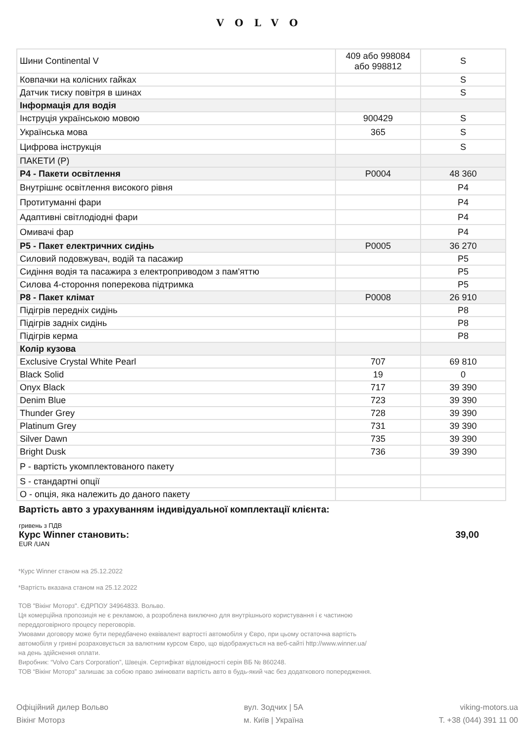VOLVO
| Шини Continental V | 409 або 998084 або 998812 | S |
| Ковпачки на колісних гайках | | S |
| Датчик тиску повітря в шинах | | S |
| Інформація для водія | | |
| Інструція українською мовою | 900429 | S |
| Українська мова | 365 | S |
| Цифрова інструкція | | S |
| ПАКЕТИ (P) | | |
| P4 - Пакети освітлення | P0004 | 48 360 |
| Внутрішнє освітлення високого рівня | | P4 |
| Протитуманні фари | | P4 |
| Адаптивні світлодіодні фари | | P4 |
| Омивачі фар | | P4 |
| P5 - Пакет електричних сидінь | P0005 | 36 270 |
| Силовий подовжувач, водій та пасажир | | P5 |
| Сидіння водія та пасажира з електроприводом з пам'яттю | | P5 |
| Силова 4-стороння поперекова підтримка | | P5 |
| P8 - Пакет клімат | P0008 | 26 910 |
| Підігрів передніх сидінь | | P8 |
| Підігрів задніх сидінь | | P8 |
| Підігрів керма | | P8 |
| Колір кузова | | |
| Exclusive Crystal White Pearl | 707 | 69 810 |
| Black Solid | 19 | 0 |
| Onyx Black | 717 | 39 390 |
| Denim Blue | 723 | 39 390 |
| Thunder Grey | 728 | 39 390 |
| Platinum Grey | 731 | 39 390 |
| Silver Dawn | 735 | 39 390 |
| Bright Dusk | 736 | 39 390 |
| P - вартість укомплектованого пакету | | |
| S - стандартні опції | | |
| O - опція, яка належить до даного пакету | | |
Вартість авто з урахуванням індивідуальної комплектації клієнта:
гривень з ПДВ
Курс Winner становить: 39,00
EUR /UAN
*Курс Winner станом на 25.12.2022
*Вартість вказана станом на 25.12.2022
ТОВ "Вікінг Моторз". ЄДРПОУ 34964833. Вольво.
Ця комерційна пропозиція не є рекламою, а розроблена виключно для внутрішнього користування і є частиною
переддоговірного процесу переговорів.
Умовами договору може бути передбачено еквівалент вартості автомобіля у Євро, при цьому остаточна вартість
автомобіля у гривні розраховується за валютним курсом Євро, що відображується на веб-сайті http://www.winner.ua/
на день здійснення оплати.
Виробник: “Volvo Cars Corporation”, Швеція. Сертифікат відповідності серія ВБ № 860248.
ТОВ “Вікінг Моторз” залишає за собою право змінювати вартість авто в будь-який час без додаткового попередження.
Офіційний дилер Вольво
Вікінг Моторз
вул. Зодчих | 5А
м. Київ | Україна
viking-motors.ua
Т. +38 (044) 391 11 00